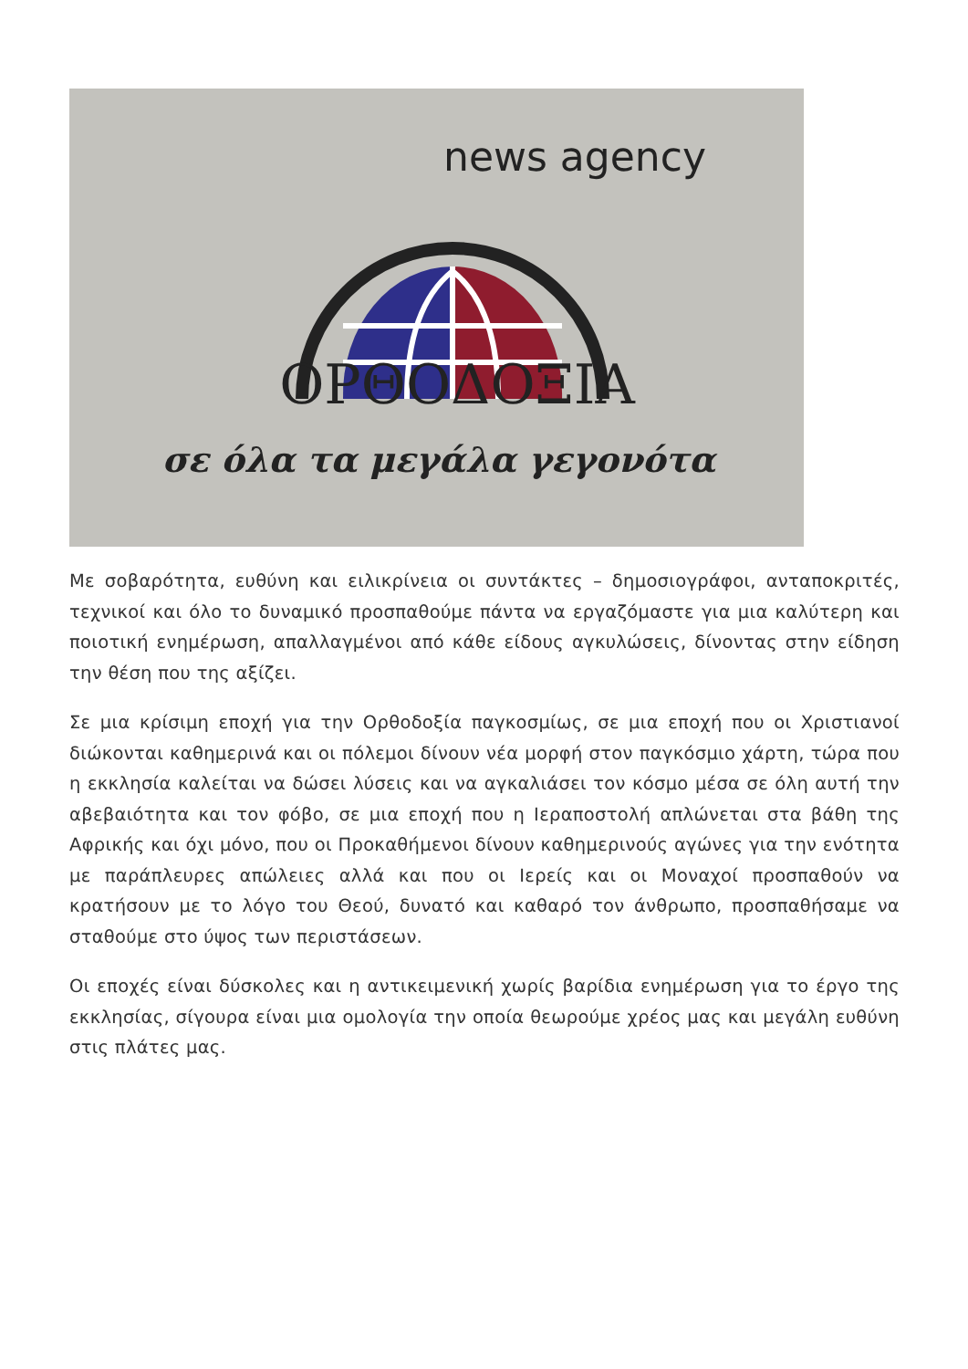news agency
ΟΡΘΟΔΟΞΙΑ
σε όλα τα μεγάλα γεγονότα
Με σοβαρότητα, ευθύνη και ειλικρίνεια οι συντάκτες – δημοσιογράφοι, ανταποκριτές, τεχνικοί και όλο το δυναμικό προσπαθούμε πάντα να εργαζόμαστε για μια καλύτερη και ποιοτική ενημέρωση, απαλλαγμένοι από κάθε είδους αγκυλώσεις, δίνοντας στην είδηση την θέση που της αξίζει.
Σε μια κρίσιμη εποχή για την Ορθοδοξία παγκοσμίως, σε μια εποχή που οι Χριστιανοί διώκονται καθημερινά και οι πόλεμοι δίνουν νέα μορφή στον παγκόσμιο χάρτη, τώρα που η εκκλησία καλείται να δώσει λύσεις και να αγκαλιάσει τον κόσμο μέσα σε όλη αυτή την αβεβαιότητα και τον φόβο, σε μια εποχή που η Ιεραποστολή απλώνεται στα βάθη της Αφρικής και όχι μόνο, που οι Προκαθήμενοι δίνουν καθημερινούς αγώνες για την ενότητα με παράπλευρες απώλειες αλλά και που οι Ιερείς και οι Μοναχοί προσπαθούν να κρατήσουν με το λόγο του Θεού, δυνατό και καθαρό τον άνθρωπο, προσπαθήσαμε να σταθούμε στο ύψος των περιστάσεων.
Οι εποχές είναι δύσκολες και η αντικειμενική χωρίς βαρίδια ενημέρωση για το έργο της εκκλησίας, σίγουρα είναι μια ομολογία την οποία θεωρούμε χρέος μας και μεγάλη ευθύνη στις πλάτες μας.